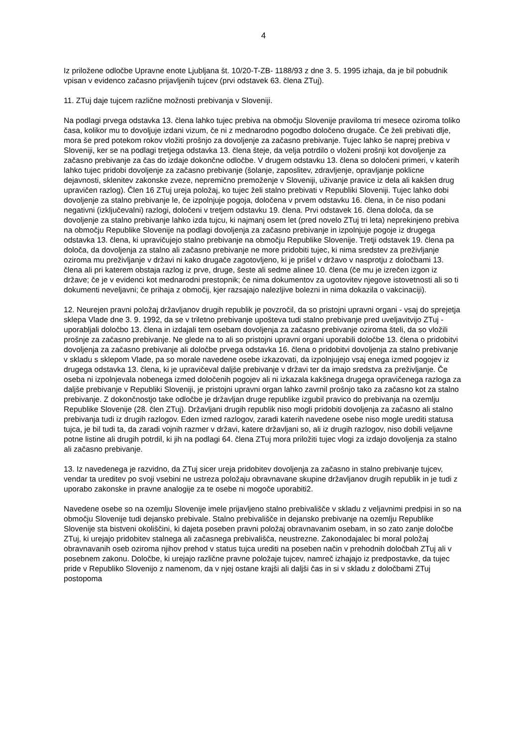4
Iz priložene odločbe Upravne enote Ljubljana št. 10/20-T-ZB- 1188/93 z dne 3. 5. 1995 izhaja, da je bil pobudnik vpisan v evidenco začasno prijavljenih tujcev (prvi odstavek 63. člena ZTuj).
11. ZTuj daje tujcem različne možnosti prebivanja v Sloveniji.
Na podlagi prvega odstavka 13. člena lahko tujec prebiva na območju Slovenije praviloma tri mesece oziroma toliko časa, kolikor mu to dovoljuje izdani vizum, če ni z mednarodno pogodbo določeno drugače. Če želi prebivati dlje, mora še pred potekom rokov vložiti prošnjo za dovoljenje za začasno prebivanje. Tujec lahko še naprej prebiva v Sloveniji, ker se na podlagi tretjega odstavka 13. člena šteje, da velja potrdilo o vloženi prošnji kot dovoljenje za začasno prebivanje za čas do izdaje dokončne odločbe. V drugem odstavku 13. člena so določeni primeri, v katerih lahko tujec pridobi dovoljenje za začasno prebivanje (šolanje, zaposlitev, zdravljenje, opravljanje poklicne dejavnosti, sklenitev zakonske zveze, nepremično premoženje v Sloveniji, uživanje pravice iz dela ali kakšen drug upravičen razlog). Člen 16 ZTuj ureja položaj, ko tujec želi stalno prebivati v Republiki Sloveniji. Tujec lahko dobi dovoljenje za stalno prebivanje le, če izpolnjuje pogoja, določena v prvem odstavku 16. člena, in če niso podani negativni (izključevalni) razlogi, določeni v tretjem odstavku 19. člena. Prvi odstavek 16. člena določa, da se dovoljenje za stalno prebivanje lahko izda tujcu, ki najmanj osem let (pred novelo ZTuj tri leta) neprekinjeno prebiva na območju Republike Slovenije na podlagi dovoljenja za začasno prebivanje in izpolnjuje pogoje iz drugega odstavka 13. člena, ki upravičujejo stalno prebivanje na območju Republike Slovenije. Tretji odstavek 19. člena pa določa, da dovoljenja za stalno ali začasno prebivanje ne more pridobiti tujec, ki nima sredstev za preživljanje oziroma mu preživljanje v državi ni kako drugače zagotovljeno, ki je prišel v državo v nasprotju z določbami 13. člena ali pri katerem obstaja razlog iz prve, druge, šeste ali sedme alinee 10. člena (če mu je izrečen izgon iz države; če je v evidenci kot mednarodni prestopnik; če nima dokumentov za ugotovitev njegove istovetnosti ali so ti dokumenti neveljavni; če prihaja z območij, kjer razsajajo nalezljive bolezni in nima dokazila o vakcinaciji).
12. Neurejen pravni položaj državljanov drugih republik je povzročil, da so pristojni upravni organi - vsaj do sprejetja sklepa Vlade dne 3. 9. 1992, da se v triletno prebivanje upošteva tudi stalno prebivanje pred uveljavitvijo ZTuj - uporabljali določbo 13. člena in izdajali tem osebam dovoljenja za začasno prebivanje oziroma šteli, da so vložili prošnje za začasno prebivanje. Ne glede na to ali so pristojni upravni organi uporabili določbe 13. člena o pridobitvi dovoljenja za začasno prebivanje ali določbe prvega odstavka 16. člena o pridobitvi dovoljenja za stalno prebivanje v skladu s sklepom Vlade, pa so morale navedene osebe izkazovati, da izpolnjujejo vsaj enega izmed pogojev iz drugega odstavka 13. člena, ki je upravičeval daljše prebivanje v državi ter da imajo sredstva za preživljanje. Če oseba ni izpolnjevala nobenega izmed določenih pogojev ali ni izkazala kakšnega drugega opravičenega razloga za daljše prebivanje v Republiki Sloveniji, je pristojni upravni organ lahko zavrnil prošnjo tako za začasno kot za stalno prebivanje. Z dokončnostjo take odločbe je državljan druge republike izgubil pravico do prebivanja na ozemlju Republike Slovenije (28. člen ZTuj). Državljani drugih republik niso mogli pridobiti dovoljenja za začasno ali stalno prebivanja tudi iz drugih razlogov. Eden izmed razlogov, zaradi katerih navedene osebe niso mogle urediti statusa tujca, je bil tudi ta, da zaradi vojnih razmer v državi, katere državljani so, ali iz drugih razlogov, niso dobili veljavne potne listine ali drugih potrdil, ki jih na podlagi 64. člena ZTuj mora priložiti tujec vlogi za izdajo dovoljenja za stalno ali začasno prebivanje.
13. Iz navedenega je razvidno, da ZTuj sicer ureja pridobitev dovoljenja za začasno in stalno prebivanje tujcev, vendar ta ureditev po svoji vsebini ne ustreza položaju obravnavane skupine državljanov drugih republik in je tudi z uporabo zakonske in pravne analogije za te osebe ni mogoče uporabiti2.
Navedene osebe so na ozemlju Slovenije imele prijavljeno stalno prebivališče v skladu z veljavnimi predpisi in so na območju Slovenije tudi dejansko prebivale. Stalno prebivališče in dejansko prebivanje na ozemlju Republike Slovenije sta bistveni okoliščini, ki dajeta poseben pravni položaj obravnavanim osebam, in so zato zanje določbe ZTuj, ki urejajo pridobitev stalnega ali začasnega prebivališča, neustrezne. Zakonodajalec bi moral položaj obravnavanih oseb oziroma njihov prehod v status tujca urediti na poseben način v prehodnih določbah ZTuj ali v posebnem zakonu. Določbe, ki urejajo različne pravne položaje tujcev, namreč izhajajo iz predpostavke, da tujec pride v Republiko Slovenijo z namenom, da v njej ostane krajši ali daljši čas in si v skladu z določbami ZTuj postopoma